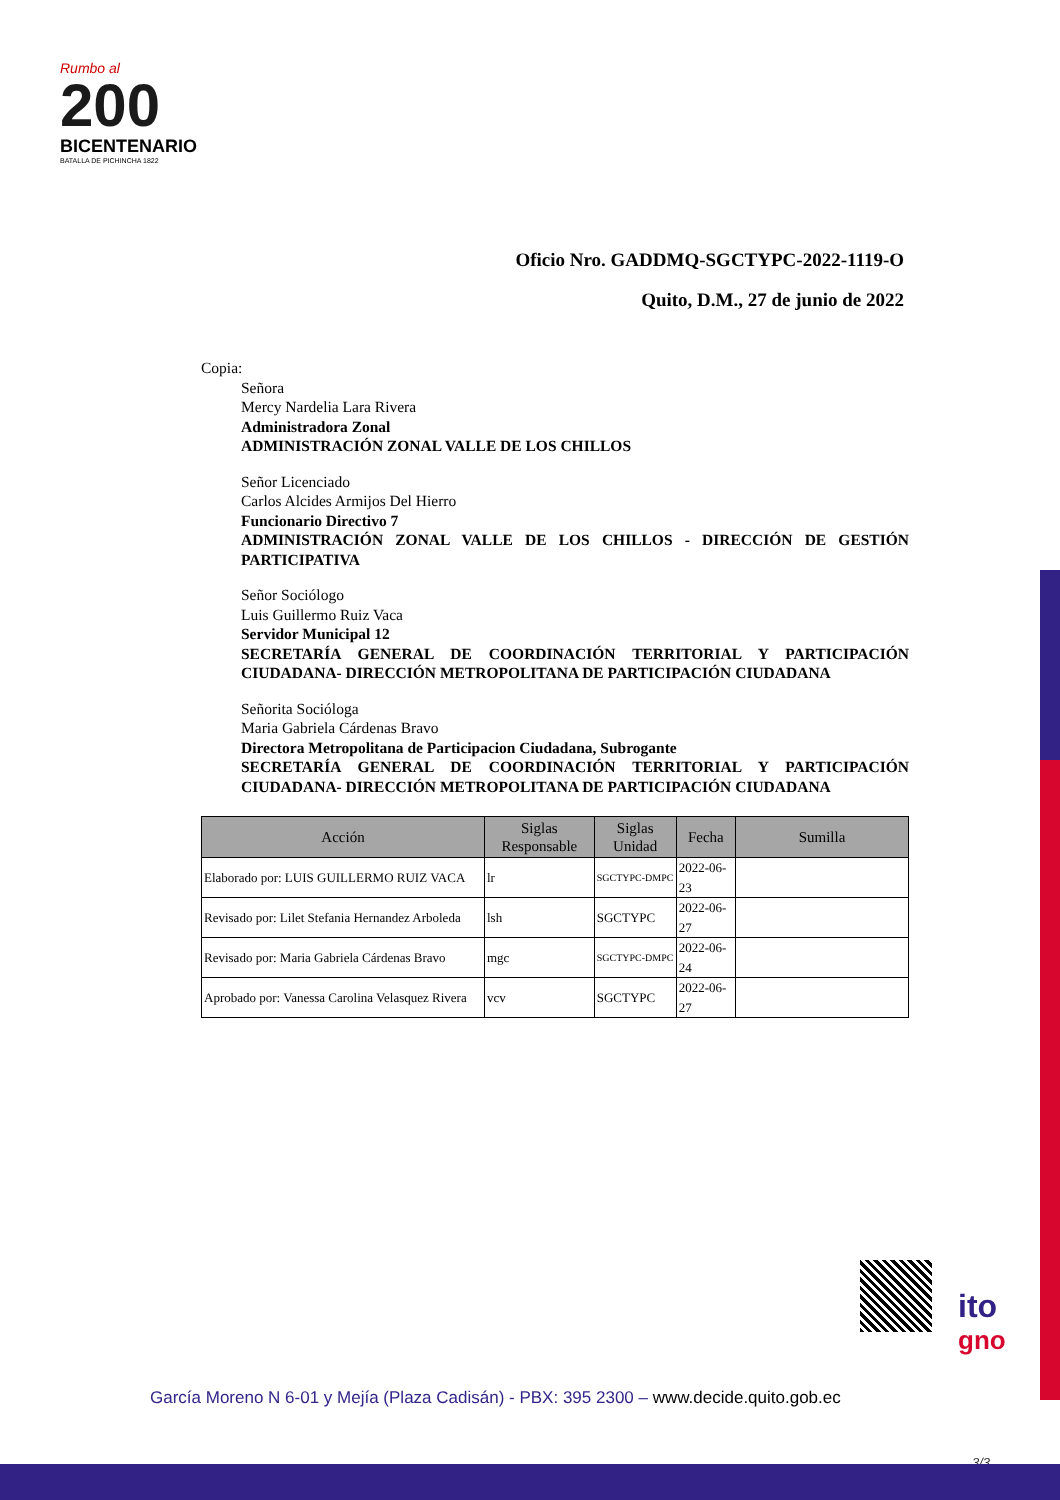Rumbo al
200
BICENTENARIO
BATALLA DE PICHINCHA 1822
Oficio Nro. GADDMQ-SGCTYPC-2022-1119-O
Quito, D.M., 27 de junio de 2022
Copia:
Señora
Mercy Nardelia Lara Rivera
Administradora Zonal
ADMINISTRACIÓN ZONAL VALLE DE LOS CHILLOS
Señor Licenciado
Carlos Alcides Armijos Del Hierro
Funcionario Directivo 7
ADMINISTRACIÓN ZONAL VALLE DE LOS CHILLOS - DIRECCIÓN DE GESTIÓN PARTICIPATIVA
Señor Sociólogo
Luis Guillermo Ruiz Vaca
Servidor Municipal 12
SECRETARÍA GENERAL DE COORDINACIÓN TERRITORIAL Y PARTICIPACIÓN CIUDADANA- DIRECCIÓN METROPOLITANA DE PARTICIPACIÓN CIUDADANA
Señorita Socióloga
Maria Gabriela Cárdenas Bravo
Directora Metropolitana de Participacion Ciudadana, Subrogante
SECRETARÍA GENERAL DE COORDINACIÓN TERRITORIAL Y PARTICIPACIÓN CIUDADANA- DIRECCIÓN METROPOLITANA DE PARTICIPACIÓN CIUDADANA
| Acción | Siglas Responsable | Siglas Unidad | Fecha | Sumilla |
| --- | --- | --- | --- | --- |
| Elaborado por: LUIS GUILLERMO RUIZ VACA | lr | SGCTYPC-DMPC | 2022-06-23 | |
| Revisado por: Lilet Stefania Hernandez Arboleda | lsh | SGCTYPC | 2022-06-27 | |
| Revisado por: Maria Gabriela Cárdenas Bravo | mgc | SGCTYPC-DMPC | 2022-06-24 | |
| Aprobado por: Vanessa Carolina Velasquez Rivera | vcv | SGCTYPC | 2022-06-27 | |
ito
gno
García Moreno N 6-01 y Mejía (Plaza Cadisán) - PBX: 395 2300 – www.decide.quito.gob.ec
3/3